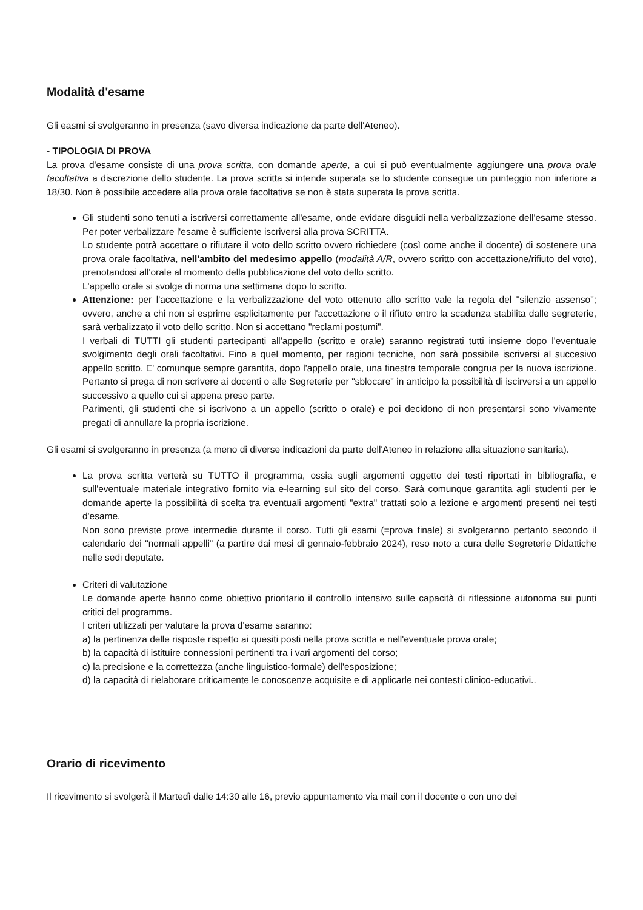Modalità d'esame
Gli easmi si svolgeranno in presenza (savo diversa indicazione da parte dell'Ateneo).
- TIPOLOGIA DI PROVA
La prova d'esame consiste di una prova scritta, con domande aperte, a cui si può eventualmente aggiungere una prova orale facoltativa a discrezione dello studente. La prova scritta si intende superata se lo studente consegue un punteggio non inferiore a 18/30. Non è possibile accedere alla prova orale facoltativa se non è stata superata la prova scritta.
Gli studenti sono tenuti a iscriversi correttamente all'esame, onde evidare disguidi nella verbalizzazione dell'esame stesso. Per poter verbalizzare l'esame è sufficiente iscriversi alla prova SCRITTA.
Lo studente potrà accettare o rifiutare il voto dello scritto ovvero richiedere (così come anche il docente) di sostenere una prova orale facoltativa, nell'ambito del medesimo appello (modalità A/R, ovvero scritto con accettazione/rifiuto del voto), prenotandosi all'orale al momento della pubblicazione del voto dello scritto.
L'appello orale si svolge di norma una settimana dopo lo scritto.
Attenzione: per l'accettazione e la verbalizzazione del voto ottenuto allo scritto vale la regola del "silenzio assenso"; ovvero, anche a chi non si esprime esplicitamente per l'accettazione o il rifiuto entro la scadenza stabilita dalle segreterie, sarà verbalizzato il voto dello scritto. Non si accettano "reclami postumi".
I verbali di TUTTI gli studenti partecipanti all'appello (scritto e orale) saranno registrati tutti insieme dopo l'eventuale svolgimento degli orali facoltativi. Fino a quel momento, per ragioni tecniche, non sarà possibile iscriversi al succesivo appello scritto. E' comunque sempre garantita, dopo l'appello orale, una finestra temporale congrua per la nuova iscrizione. Pertanto si prega di non scrivere ai docenti o alle Segreterie per "sblocare" in anticipo la possibilità di iscirversi a un appello successivo a quello cui si appena preso parte.
Parimenti, gli studenti che si iscrivono a un appello (scritto o orale) e poi decidono di non presentarsi sono vivamente pregati di annullare la propria iscrizione.
Gli esami si svolgeranno in presenza (a meno di diverse indicazioni da parte dell'Ateneo in relazione alla situazione sanitaria).
La prova scritta verterà su TUTTO il programma, ossia sugli argomenti oggetto dei testi riportati in bibliografia, e sull'eventuale materiale integrativo fornito via e-learning sul sito del corso. Sarà comunque garantita agli studenti per le domande aperte la possibilità di scelta tra eventuali argomenti "extra" trattati solo a lezione e argomenti presenti nei testi d'esame.
Non sono previste prove intermedie durante il corso. Tutti gli esami (=prova finale) si svolgeranno pertanto secondo il calendario dei "normali appelli" (a partire dai mesi di gennaio-febbraio 2024), reso noto a cura delle Segreterie Didattiche nelle sedi deputate.
Criteri di valutazione
Le domande aperte hanno come obiettivo prioritario il controllo intensivo sulle capacità di riflessione autonoma sui punti critici del programma.
I criteri utilizzati per valutare la prova d'esame saranno:
a) la pertinenza delle risposte rispetto ai quesiti posti nella prova scritta e nell'eventuale prova orale;
b) la capacità di istituire connessioni pertinenti tra i vari argomenti del corso;
c) la precisione e la correttezza (anche linguistico-formale) dell'esposizione;
d) la capacità di rielaborare criticamente le conoscenze acquisite e di applicarle nei contesti clinico-educativi..
Orario di ricevimento
Il ricevimento si svolgerà il Martedì dalle 14:30 alle 16, previo appuntamento via mail con il docente o con uno dei